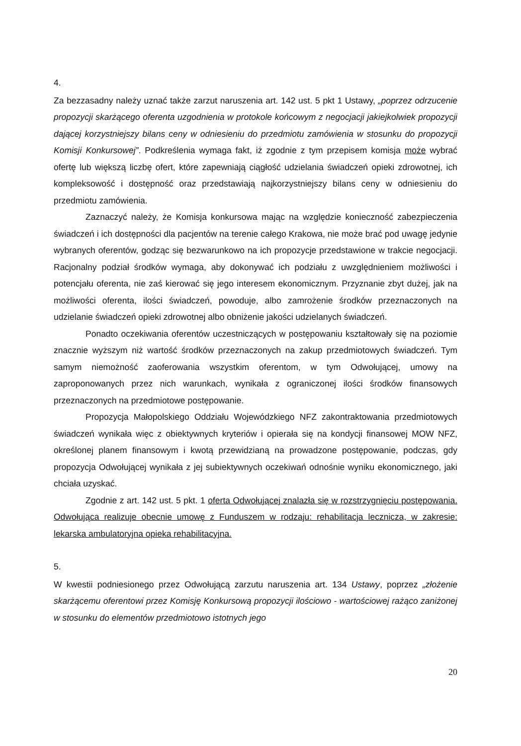4.
Za bezzasadny należy uznać także zarzut naruszenia art. 142 ust. 5 pkt 1 Ustawy, „poprzez odrzucenie propozycji skarżącego oferenta uzgodnienia w protokole końcowym z negocjacji jakiejkolwiek propozycji dającej korzystniejszy bilans ceny w odniesieniu do przedmiotu zamówienia w stosunku do propozycji Komisji Konkursowej”. Podkreślenia wymaga fakt, iż zgodnie z tym przepisem komisja może wybrać ofertę lub większą liczbę ofert, które zapewniają ciągłość udzielania świadczeń opieki zdrowotnej, ich kompleksowość i dostępność oraz przedstawiają najkorzystniejszy bilans ceny w odniesieniu do przedmiotu zamówienia.
Zaznaczyć należy, że Komisja konkursowa mając na względzie konieczność zabezpieczenia świadczeń i ich dostępności dla pacjentów na terenie całego Krakowa, nie może brać pod uwagę jedynie wybranych oferentów, godząc się bezwarunkowo na ich propozycje przedstawione w trakcie negocjacji. Racjonalny podział środków wymaga, aby dokonywać ich podziału z uwzględnieniem możliwości i potencjału oferenta, nie zaś kierować się jego interesem ekonomicznym. Przyznanie zbyt dużej, jak na możliwości oferenta, ilości świadczeń, powoduje, albo zamrożenie środków przeznaczonych na udzielanie świadczeń opieki zdrowotnej albo obniżenie jakości udzielanych świadczeń.
Ponadto oczekiwania oferentów uczestniczących w postępowaniu kształtowały się na poziomie znacznie wyższym niż wartość środków przeznaczonych na zakup przedmiotowych świadczeń. Tym samym niemożność zaoferowania wszystkim oferentom, w tym Odwołującej, umowy na zaproponowanych przez nich warunkach, wynikała z ograniczonej ilości środków finansowych przeznaczonych na przedmiotowe postępowanie.
Propozycja Małopolskiego Oddziału Wojewódzkiego NFZ zakontraktowania przedmiotowych świadczeń wynikała więc z obiektywnych kryteriów i opierała się na kondycji finansowej MOW NFZ, określonej planem finansowym i kwotą przewidzianą na prowadzone postępowanie, podczas, gdy propozycja Odwołującej wynikała z jej subiektywnych oczekiwań odnośnie wyniku ekonomicznego, jaki chciała uzyskać.
Zgodnie z art. 142 ust. 5 pkt. 1 oferta Odwołującej znalazła się w rozstrzygnięciu postępowania. Odwołująca realizuje obecnie umowę z Funduszem w rodzaju: rehabilitacja lecznicza, w zakresie: lekarska ambulatoryjna opieka rehabilitacyjna.
5.
W kwestii podniesionego przez Odwołującą zarzutu naruszenia art. 134 Ustawy, poprzez „złożenie skarżącemu oferentowi przez Komisję Konkursową propozycji ilościowo - wartościowej rażąco zaniżonej w stosunku do elementów przedmiotowo istotnych jego
20